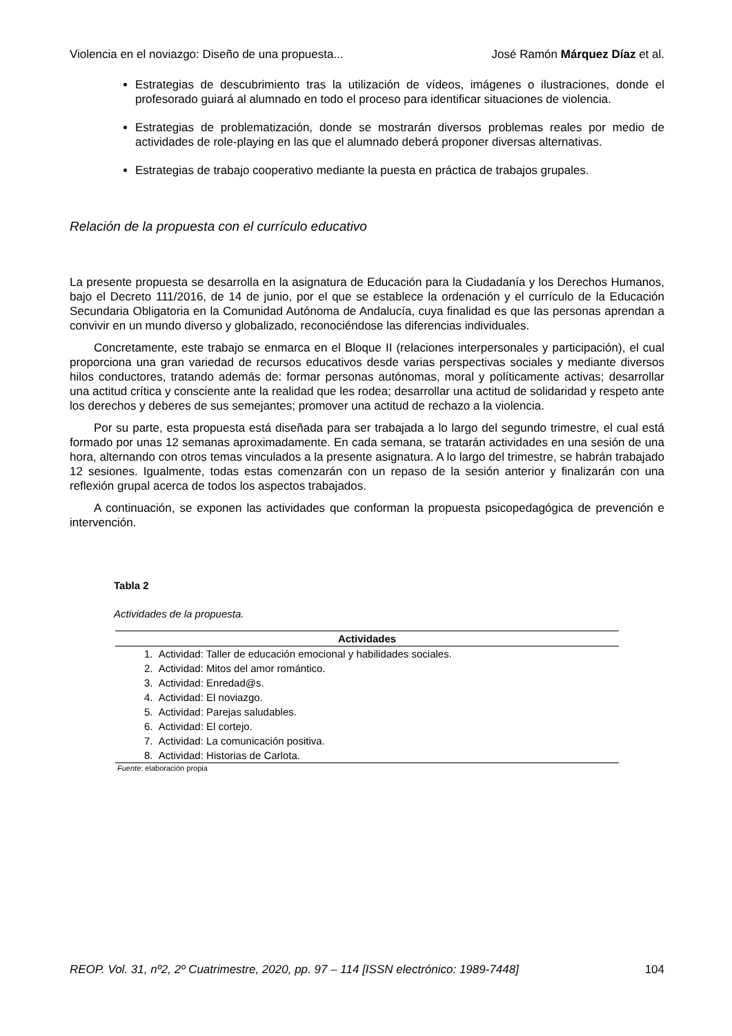Violencia en el noviazgo: Diseño de una propuesta... José Ramón Márquez Díaz et al.
Estrategias de descubrimiento tras la utilización de vídeos, imágenes o ilustraciones, donde el profesorado guiará al alumnado en todo el proceso para identificar situaciones de violencia.
Estrategias de problematización, donde se mostrarán diversos problemas reales por medio de actividades de role-playing en las que el alumnado deberá proponer diversas alternativas.
Estrategias de trabajo cooperativo mediante la puesta en práctica de trabajos grupales.
Relación de la propuesta con el currículo educativo
La presente propuesta se desarrolla en la asignatura de Educación para la Ciudadanía y los Derechos Humanos, bajo el Decreto 111/2016, de 14 de junio, por el que se establece la ordenación y el currículo de la Educación Secundaria Obligatoria en la Comunidad Autónoma de Andalucía, cuya finalidad es que las personas aprendan a convivir en un mundo diverso y globalizado, reconociéndose las diferencias individuales.
Concretamente, este trabajo se enmarca en el Bloque II (relaciones interpersonales y participación), el cual proporciona una gran variedad de recursos educativos desde varias perspectivas sociales y mediante diversos hilos conductores, tratando además de: formar personas autónomas, moral y políticamente activas; desarrollar una actitud crítica y consciente ante la realidad que les rodea; desarrollar una actitud de solidaridad y respeto ante los derechos y deberes de sus semejantes; promover una actitud de rechazo a la violencia.
Por su parte, esta propuesta está diseñada para ser trabajada a lo largo del segundo trimestre, el cual está formado por unas 12 semanas aproximadamente. En cada semana, se tratarán actividades en una sesión de una hora, alternando con otros temas vinculados a la presente asignatura. A lo largo del trimestre, se habrán trabajado 12 sesiones. Igualmente, todas estas comenzarán con un repaso de la sesión anterior y finalizarán con una reflexión grupal acerca de todos los aspectos trabajados.
A continuación, se exponen las actividades que conforman la propuesta psicopedagógica de prevención e intervención.
Tabla 2
Actividades de la propuesta.
| Actividades |
| --- |
| 1. Actividad: Taller de educación emocional y habilidades sociales. |
| 2. Actividad: Mitos del amor romántico. |
| 3. Actividad: Enredad@s. |
| 4. Actividad: El noviazgo. |
| 5. Actividad: Parejas saludables. |
| 6. Actividad: El cortejo. |
| 7. Actividad: La comunicación positiva. |
| 8. Actividad: Historias de Carlota. |
Fuente: elaboración propia
REOP. Vol. 31, nº2, 2º Cuatrimestre, 2020, pp. 97 – 114 [ISSN electrónico: 1989-7448] 104